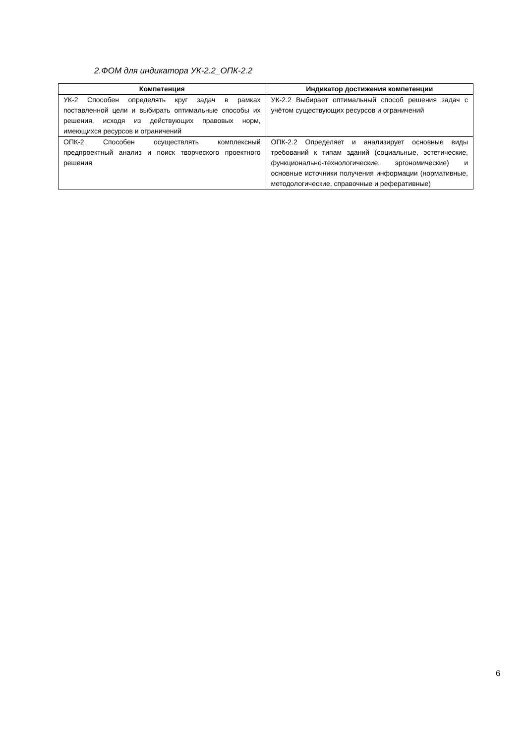2.ФОМ для индикатора УК-2.2_ОПК-2.2
| Компетенция | Индикатор достижения компетенции |
| --- | --- |
| УК-2 Способен определять круг задач в рамках поставленной цели и выбирать оптимальные способы их решения, исходя из действующих правовых норм, имеющихся ресурсов и ограничений | УК-2.2 Выбирает оптимальный способ решения задач с учётом существующих ресурсов и ограничений |
| ОПК-2 Способен осуществлять комплексный предпроектный анализ и поиск творческого проектного решения | ОПК-2.2 Определяет и анализирует основные виды требований к типам зданий (социальные, эстетические, функционально-технологические, эргономические) и основные источники получения информации (нормативные, методологические, справочные и реферативные) |
6